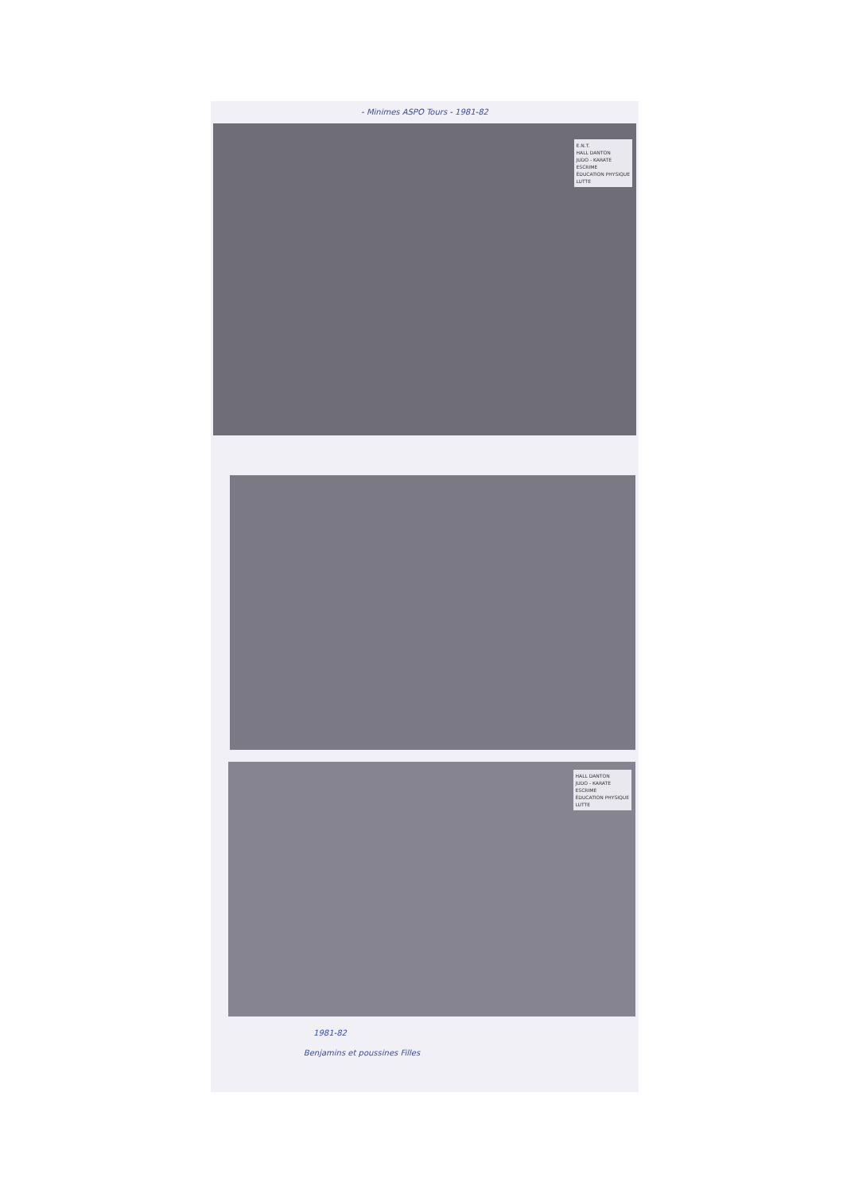- Minimes ASPO Tours - 1981-82
E.N.T.
HALL DANTON
JUDO - KARATE
ESCRIME
ÉDUCATION PHYSIQUE
LUTTE
HALL DANTON
JUDO - KARATE
ESCRIME
ÉDUCATION PHYSIQUE
LUTTE
1981-82
Benjamins et poussines Filles